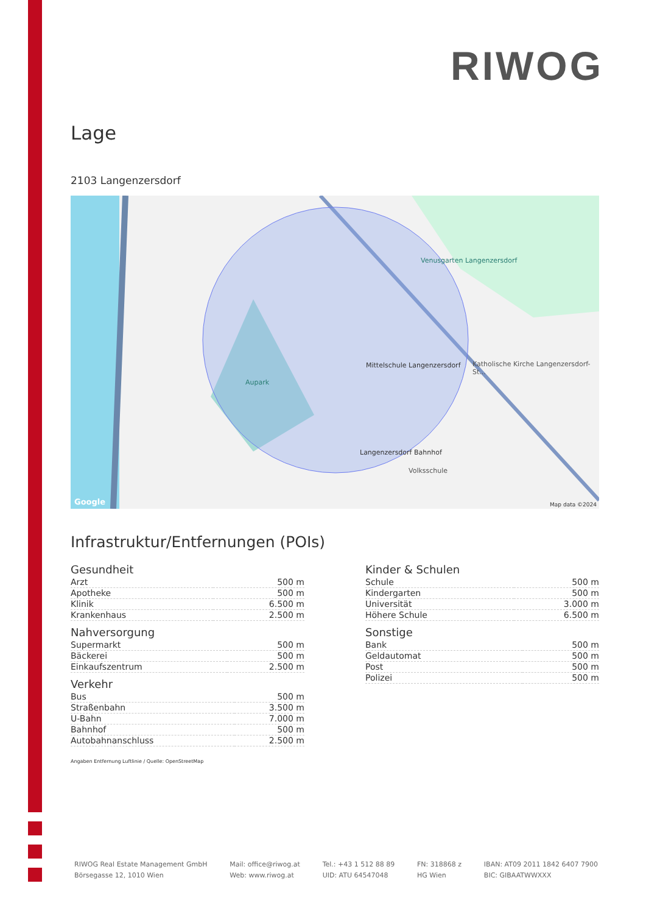RIWOG
Lage
2103 Langenzersdorf
Aupark
Venusgarten Langenzersdorf
Mittelschule Langenzersdorf
Langenzersdorf Bahnhof
Katholische Kirche Langenzersdorf-St...
Volksschule
Google Map data ©2024
Infrastruktur/Entfernungen (POIs)
Gesundheit
| Arzt | 500 m |
| Apotheke | 500 m |
| Klinik | 6.500 m |
| Krankenhaus | 2.500 m |
Nahversorgung
| Supermarkt | 500 m |
| Bäckerei | 500 m |
| Einkaufszentrum | 2.500 m |
Verkehr
| Bus | 500 m |
| Straßenbahn | 3.500 m |
| U-Bahn | 7.000 m |
| Bahnhof | 500 m |
| Autobahnanschluss | 2.500 m |
Kinder & Schulen
| Schule | 500 m |
| Kindergarten | 500 m |
| Universität | 3.000 m |
| Höhere Schule | 6.500 m |
Sonstige
| Bank | 500 m |
| Geldautomat | 500 m |
| Post | 500 m |
| Polizei | 500 m |
Angaben Entfernung Luftlinie / Quelle: OpenStreetMap
RIWOG Real Estate Management GmbH
Börsegasse 12, 1010 Wien
Mail: office@riwog.at
Web: www.riwog.at
Tel.: +43 1 512 88 89
UID: ATU 64547048
FN: 318868 z
HG Wien
IBAN: AT09 2011 1842 6407 7900
BIC: GIBAATWWXXX